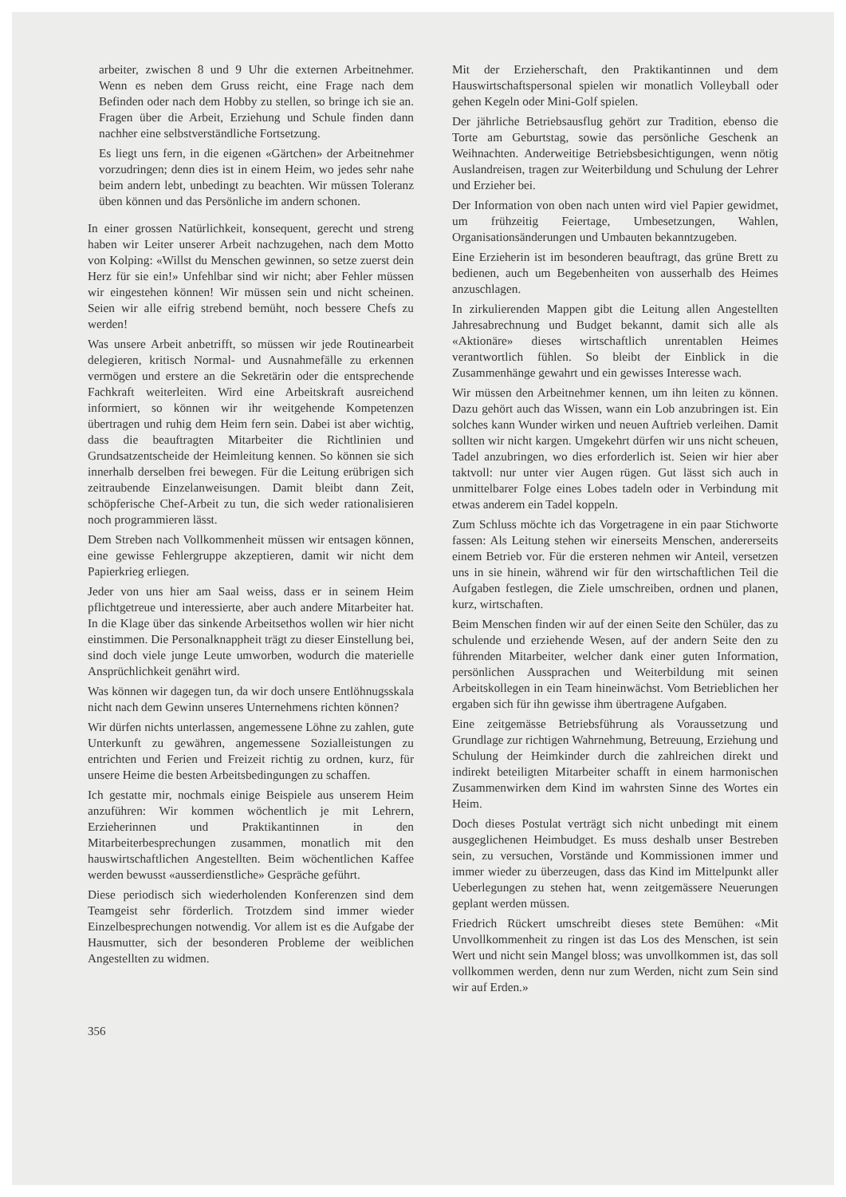arbeiter, zwischen 8 und 9 Uhr die externen Arbeitnehmer. Wenn es neben dem Gruss reicht, eine Frage nach dem Befinden oder nach dem Hobby zu stellen, so bringe ich sie an. Fragen über die Arbeit, Erziehung und Schule finden dann nachher eine selbstverständliche Fortsetzung.
Es liegt uns fern, in die eigenen «Gärtchen» der Arbeitnehmer vorzudringen; denn dies ist in einem Heim, wo jedes sehr nahe beim andern lebt, unbedingt zu beachten. Wir müssen Toleranz üben können und das Persönliche im andern schonen.
In einer grossen Natürlichkeit, konsequent, gerecht und streng haben wir Leiter unserer Arbeit nachzugehen, nach dem Motto von Kolping: «Willst du Menschen gewinnen, so setze zuerst dein Herz für sie ein!» Unfehlbar sind wir nicht; aber Fehler müssen wir eingestehen können! Wir müssen sein und nicht scheinen. Seien wir alle eifrig strebend bemüht, noch bessere Chefs zu werden!
Was unsere Arbeit anbetrifft, so müssen wir jede Routinearbeit delegieren, kritisch Normal- und Ausnahmefälle zu erkennen vermögen und erstere an die Sekretärin oder die entsprechende Fachkraft weiterleiten. Wird eine Arbeitskraft ausreichend informiert, so können wir ihr weitgehende Kompetenzen übertragen und ruhig dem Heim fern sein. Dabei ist aber wichtig, dass die beauftragten Mitarbeiter die Richtlinien und Grundsatzentscheide der Heimleitung kennen. So können sie sich innerhalb derselben frei bewegen. Für die Leitung erübrigen sich zeitraubende Einzelanweisungen. Damit bleibt dann Zeit, schöpferische Chef-Arbeit zu tun, die sich weder rationalisieren noch programmieren lässt.
Dem Streben nach Vollkommenheit müssen wir entsagen können, eine gewisse Fehlergruppe akzeptieren, damit wir nicht dem Papierkrieg erliegen.
Jeder von uns hier am Saal weiss, dass er in seinem Heim pflichtgetreue und interessierte, aber auch andere Mitarbeiter hat. In die Klage über das sinkende Arbeitsethos wollen wir hier nicht einstimmen. Die Personalknappheit trägt zu dieser Einstellung bei, sind doch viele junge Leute umworben, wodurch die materielle Ansprüchlichkeit genährt wird.
Was können wir dagegen tun, da wir doch unsere Entlöhnugsskala nicht nach dem Gewinn unseres Unternehmens richten können?
Wir dürfen nichts unterlassen, angemessene Löhne zu zahlen, gute Unterkunft zu gewähren, angemessene Sozialleistungen zu entrichten und Ferien und Freizeit richtig zu ordnen, kurz, für unsere Heime die besten Arbeitsbedingungen zu schaffen.
Ich gestatte mir, nochmals einige Beispiele aus unserem Heim anzuführen: Wir kommen wöchentlich je mit Lehrern, Erzieherinnen und Praktikantinnen in den Mitarbeiterbesprechungen zusammen, monatlich mit den hauswirtschaftlichen Angestellten. Beim wöchentlichen Kaffee werden bewusst «ausserdienstliche» Gespräche geführt.
Diese periodisch sich wiederholenden Konferenzen sind dem Teamgeist sehr förderlich. Trotzdem sind immer wieder Einzelbesprechungen notwendig. Vor allem ist es die Aufgabe der Hausmutter, sich der besonderen Probleme der weiblichen Angestellten zu widmen.
Mit der Erzieherschaft, den Praktikantinnen und dem Hauswirtschaftspersonal spielen wir monatlich Volleyball oder gehen Kegeln oder Mini-Golf spielen.
Der jährliche Betriebsausflug gehört zur Tradition, ebenso die Torte am Geburtstag, sowie das persönliche Geschenk an Weihnachten. Anderweitige Betriebsbesichtigungen, wenn nötig Auslandreisen, tragen zur Weiterbildung und Schulung der Lehrer und Erzieher bei.
Der Information von oben nach unten wird viel Papier gewidmet, um frühzeitig Feiertage, Umbesetzungen, Wahlen, Organisationsänderungen und Umbauten bekanntzugeben.
Eine Erzieherin ist im besonderen beauftragt, das grüne Brett zu bedienen, auch um Begebenheiten von ausserhalb des Heimes anzuschlagen.
In zirkulierenden Mappen gibt die Leitung allen Angestellten Jahresabrechnung und Budget bekannt, damit sich alle als «Aktionäre» dieses wirtschaftlich unrentablen Heimes verantwortlich fühlen. So bleibt der Einblick in die Zusammenhänge gewahrt und ein gewisses Interesse wach.
Wir müssen den Arbeitnehmer kennen, um ihn leiten zu können. Dazu gehört auch das Wissen, wann ein Lob anzubringen ist. Ein solches kann Wunder wirken und neuen Auftrieb verleihen. Damit sollten wir nicht kargen. Umgekehrt dürfen wir uns nicht scheuen, Tadel anzubringen, wo dies erforderlich ist. Seien wir hier aber taktvoll: nur unter vier Augen rügen. Gut lässt sich auch in unmittelbarer Folge eines Lobes tadeln oder in Verbindung mit etwas anderem ein Tadel koppeln.
Zum Schluss möchte ich das Vorgetragene in ein paar Stichworte fassen: Als Leitung stehen wir einerseits Menschen, andererseits einem Betrieb vor. Für die ersteren nehmen wir Anteil, versetzen uns in sie hinein, während wir für den wirtschaftlichen Teil die Aufgaben festlegen, die Ziele umschreiben, ordnen und planen, kurz, wirtschaften.
Beim Menschen finden wir auf der einen Seite den Schüler, das zu schulende und erziehende Wesen, auf der andern Seite den zu führenden Mitarbeiter, welcher dank einer guten Information, persönlichen Aussprachen und Weiterbildung mit seinen Arbeitskollegen in ein Team hineinwächst. Vom Betrieblichen her ergaben sich für ihn gewisse ihm übertragene Aufgaben.
Eine zeitgemässe Betriebsführung als Voraussetzung und Grundlage zur richtigen Wahrnehmung, Betreuung, Erziehung und Schulung der Heimkinder durch die zahlreichen direkt und indirekt beteiligten Mitarbeiter schafft in einem harmonischen Zusammenwirken dem Kind im wahrsten Sinne des Wortes ein Heim.
Doch dieses Postulat verträgt sich nicht unbedingt mit einem ausgeglichenen Heimbudget. Es muss deshalb unser Bestreben sein, zu versuchen, Vorstände und Kommissionen immer und immer wieder zu überzeugen, dass das Kind im Mittelpunkt aller Ueberlegungen zu stehen hat, wenn zeitgemässere Neuerungen geplant werden müssen.
Friedrich Rückert umschreibt dieses stete Bemühen: «Mit Unvollkommenheit zu ringen ist das Los des Menschen, ist sein Wert und nicht sein Mangel bloss; was unvollkommen ist, das soll vollkommen werden, denn nur zum Werden, nicht zum Sein sind wir auf Erden.»
356